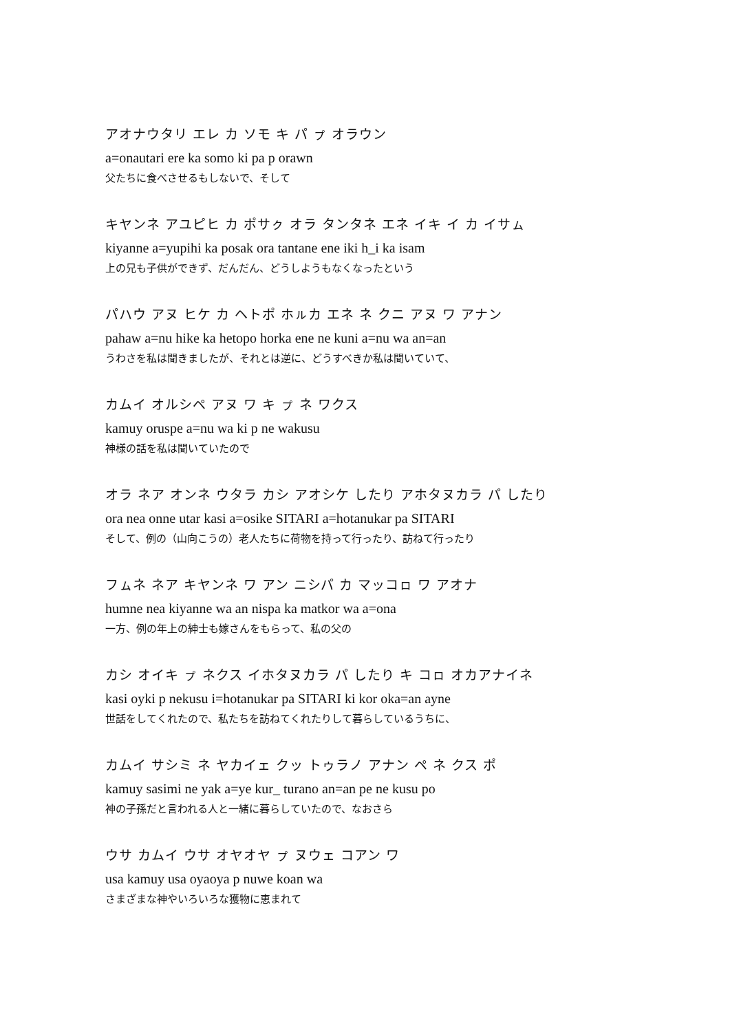アオナウタリ エレ カ ソモ キ パ ㇷ゚ オラウン
a=onautari ere ka somo ki pa p orawn
父たちに食べさせるもしないで、そして
キヤンネ アユピヒ カ ポサㇰ オラ タンタネ エネ イキ イ カ イサㇺ
kiyanne a=yupihi ka posak ora tantane ene iki h_i ka isam
上の兄も子供ができず、だんだん、どうしようもなくなったという
パハウ アヌ ヒケ カ ヘトポ ホㇽカ エネ ネ クニ アヌ ワ アナン
pahaw a=nu hike ka hetopo horka ene ne kuni a=nu wa an=an
うわさを私は聞きましたが、それとは逆に、どうすべきか私は聞いていて、
カムイ オルシペ アヌ ワ キ ㇷ゚ ネ ワクス
kamuy oruspe a=nu wa ki p ne wakusu
神様の話を私は聞いていたので
オラ ネア オンネ ウタラ カシ アオシケ したり アホタヌカラ パ したり
ora nea onne utar kasi a=osike SITARI a=hotanukar pa SITARI
そして、例の（山向こうの）老人たちに荷物を持って行ったり、訪ねて行ったり
フㇺネ ネア キヤンネ ワ アン ニシパ カ マッコㇿ ワ アオナ
humne nea kiyanne wa an nispa ka matkor wa a=ona
一方、例の年上の紳士も嫁さんをもらって、私の父の
カシ オイキ ㇷ゚ ネクス イホタヌカラ パ したり キ コㇿ オカアナイネ
kasi oyki p nekusu i=hotanukar pa SITARI ki kor oka=an ayne
世話をしてくれたので、私たちを訪ねてくれたりして暮らしているうちに、
カムイ サシミ ネ ヤカイェ クッ トゥラノ アナン ペ ネ クス ポ
kamuy sasimi ne yak a=ye kur_ turano an=an pe ne kusu po
神の子孫だと言われる人と一緒に暮らしていたので、なおさら
ウサ カムイ ウサ オヤオヤ ㇷ゚ ヌウェ コアン ワ
usa kamuy usa oyaoya p nuwe koan wa
さまざまな神やいろいろな獲物に恵まれて